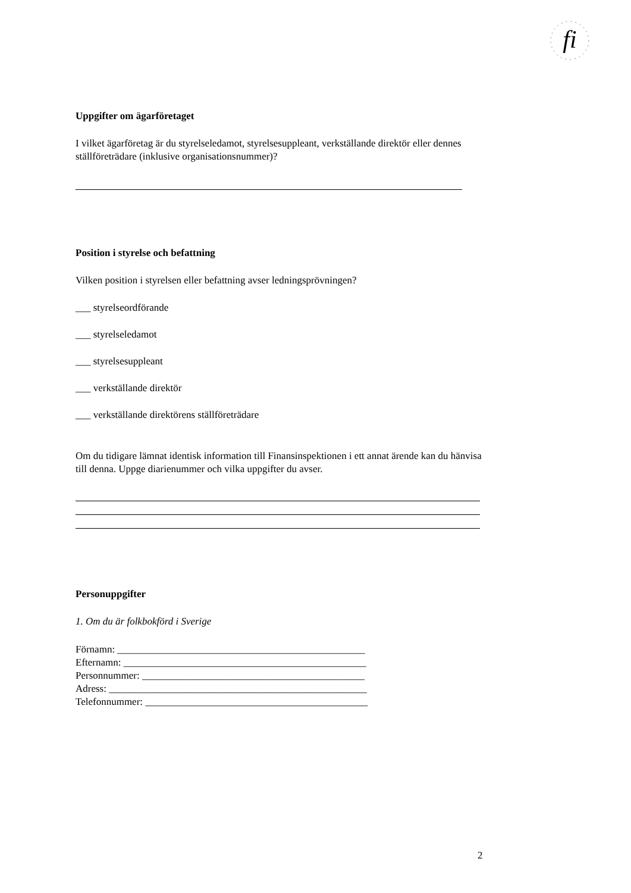fi
Uppgifter om ägarföretaget
I vilket ägarföretag är du styrelseledamot, styrelsesuppleant, verkställande direktör eller dennes ställföreträdare (inklusive organisationsnummer)?
Position i styrelse och befattning
Vilken position i styrelsen eller befattning avser ledningsprövningen?
___ styrelseordförande
___ styrelseledamot
___ styrelsesuppleant
___ verkställande direktör
___ verkställande direktörens ställföreträdare
Om du tidigare lämnat identisk information till Finansinspektionen i ett annat ärende kan du hänvisa till denna. Uppge diarienummer och vilka uppgifter du avser.
Personuppgifter
1. Om du är folkbokförd i Sverige
Förnamn: _________________________________________________
Efternamn: ________________________________________________
Personnummer: ____________________________________________
Adress: ___________________________________________________
Telefonnummer: ____________________________________________
2